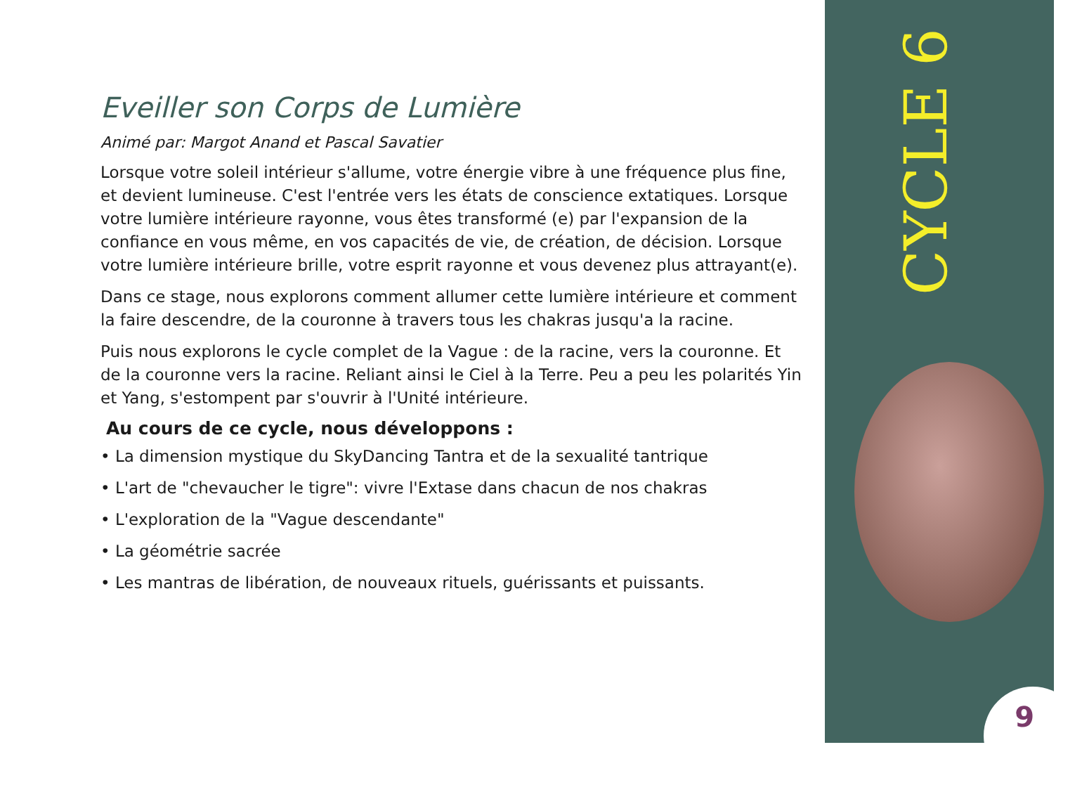Eveiller son Corps de Lumière
Animé par: Margot Anand et Pascal Savatier
Lorsque votre soleil intérieur s'allume, votre énergie vibre à une fréquence plus fine, et devient lumineuse. C'est l'entrée vers les états de conscience extatiques. Lorsque votre lumière intérieure rayonne, vous êtes transformé (e) par l'expansion de la confiance en vous même, en vos capacités de vie, de création, de décision. Lorsque votre lumière intérieure brille, votre esprit rayonne et vous devenez plus attrayant(e).
Dans ce stage, nous explorons comment allumer cette lumière intérieure et comment la faire descendre, de la couronne à travers tous les chakras jusqu'a la racine.
Puis nous explorons le cycle complet de la Vague : de la racine, vers la couronne. Et de la couronne vers la racine. Reliant ainsi le Ciel à la Terre. Peu a peu les polarités Yin et Yang, s'estompent par s'ouvrir à l'Unité intérieure.
Au cours de ce cycle, nous développons :
• La dimension mystique du SkyDancing Tantra et de la sexualité tantrique
• L'art de "chevaucher le tigre": vivre l'Extase dans chacun de nos chakras
• L'exploration de la "Vague descendante"
• La géométrie sacrée
• Les mantras de libération, de nouveaux rituels, guérissants et puissants.
CYCLE 6
9